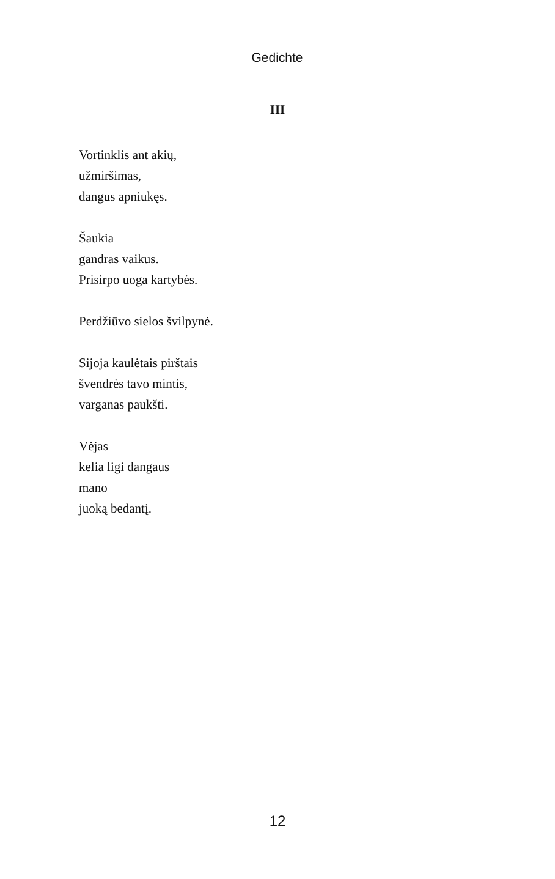Gedichte
III
Vortinklis ant akių,
užmiršimas,
dangus apniukęs.
Šaukia
gandras vaikus.
Prisirpo uoga kartybės.
Perdžiūvo sielos švilpynė.
Sijoja kaulėtais pirštais
švendrės tavo mintis,
varganas paukšti.
Vėjas
kelia ligi dangaus
mano
juoką bedantį.
12